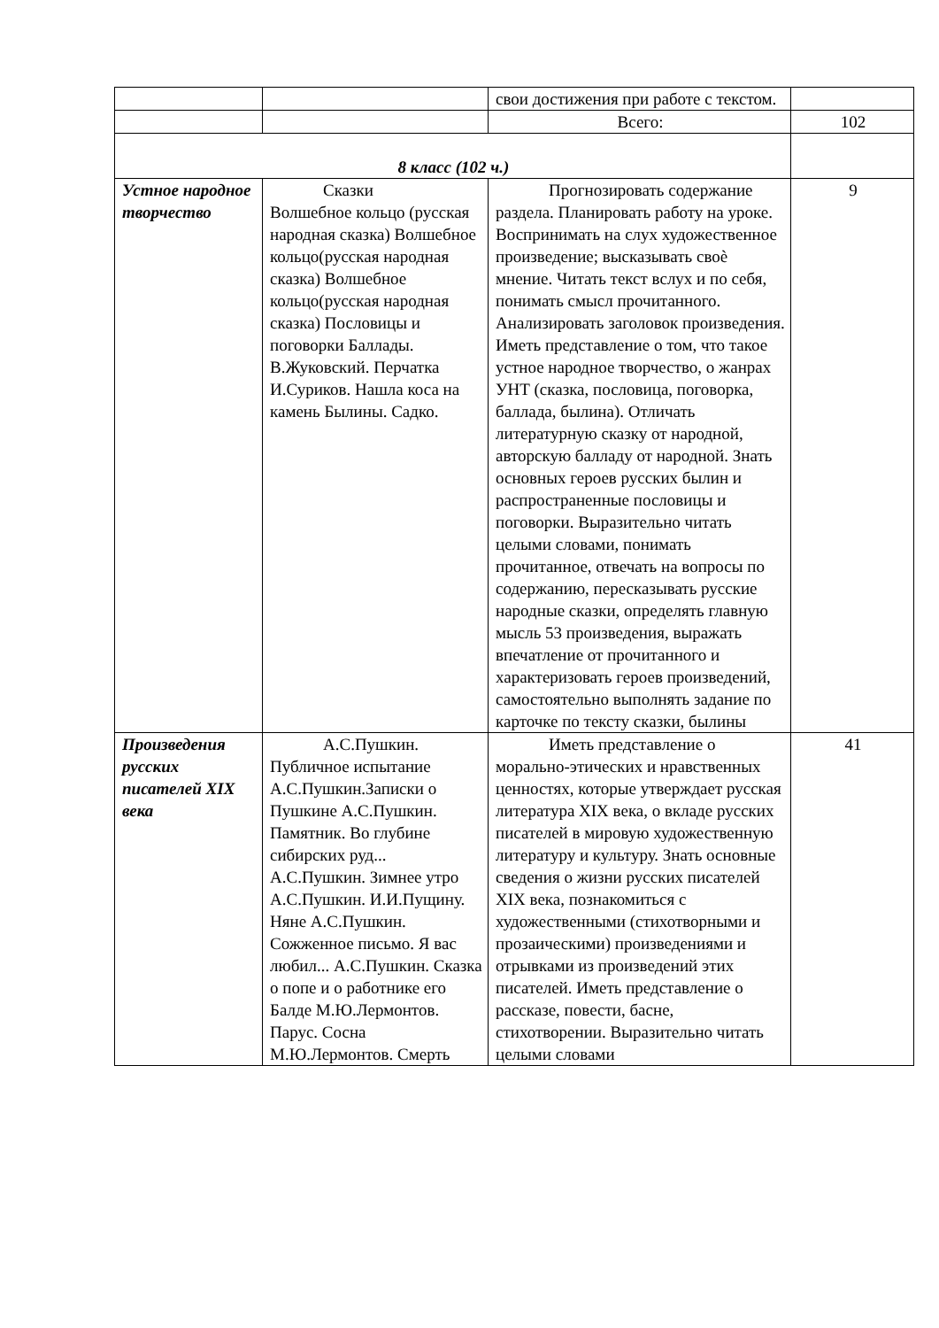| | | свои достижения при работе с текстом. | |
| | | Всего: | 102 |
| 8 класс (102 ч.) | | | |
| Устное народное творчество | Сказки Волшебное кольцо (русская народная сказка) Волшебное кольцо(русская народная сказка) Волшебное кольцо(русская народная сказка) Пословицы и поговорки Баллады. В.Жуковский. Перчатка И.Суриков. Нашла коса на камень Былины. Садко. | Прогнозировать содержание раздела. Планировать работу на уроке. Воспринимать на слух художественное произведение; высказывать своѐ мнение. Читать текст вслух и по себя, понимать смысл прочитанного. Анализировать заголовок произведения. Иметь представление о том, что такое устное народное творчество, о жанрах УНТ (сказка, пословица, поговорка, баллада, былина). Отличать литературную сказку от народной, авторскую балладу от народной. Знать основных героев русских былин и распространенные пословицы и поговорки. Выразительно читать целыми словами, понимать прочитанное, отвечать на вопросы по содержанию, пересказывать русские народные сказки, определять главную мысль 53 произведения, выражать впечатление от прочитанного и характеризовать героев произведений, самостоятельно выполнять задание по карточке по тексту сказки, былины | 9 |
| Произведения русских писателей XIX века | А.С.Пушкин. Публичное испытание А.С.Пушкин.Записки о Пушкине А.С.Пушкин. Памятник. Во глубине сибирских руд... А.С.Пушкин. Зимнее утро А.С.Пушкин. И.И.Пущину. Няне А.С.Пушкин. Сожженное письмо. Я вас любил... А.С.Пушкин. Сказка о попе и о работнике его Балде М.Ю.Лермонтов. Парус. Сосна М.Ю.Лермонтов. Смерть | Иметь представление о морально-этических и нравственных ценностях, которые утверждает русская литература XIX века, о вкладе русских писателей в мировую художественную литературу и культуру. Знать основные сведения о жизни русских писателей XIX века, познакомиться с художественными (стихотворными и прозаическими) произведениями и отрывками из произведений этих писателей. Иметь представление о рассказе, повести, басне, стихотворении. Выразительно читать целыми словами | 41 |